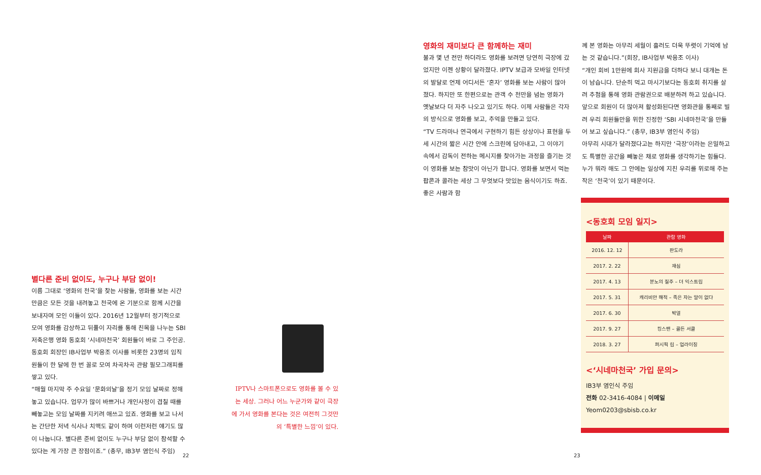별다른 준비 없이도, 누구나 부담 없이!
이름 그대로 ‘영화의 천국’을 찾는 사람들, 영화를 보는 시간만큼은 모든 것을 내려놓고 천국에 온 기분으로 함께 시간을 보내자며 모인 이들이 있다. 2016년 12월부터 정기적으로 모여 영화를 감상하고 뒤풀이 자리를 통해 친목을 나누는 SBI저축은행 영화 동호회 ‘시네마천국’ 회원들이 바로 그 주인공. 동호회 회장인 IB사업부 박응조 이사를 비롯한 23명의 임직원들이 한 달에 한 번 꼴로 모여 차곡차곡 관람 필모그래피를 쌓고 있다.
“매월 마지막 주 수요일 ‘문화의날’을 정기 모임 날짜로 정해놓고 있습니다. 업무가 많이 바쁘거나 개인사정이 겹칠 때를 빼놓고는 모임 날짜를 지키려 애쓰고 있죠. 영화를 보고 나서는 간단한 저녁 식사나 치맥도 같이 하며 이런저런 얘기도 많이 나눕니다. 별다른 준비 없이도 누구나 부담 없이 참석할 수 있다는 게 가장 큰 장점이죠.” (총무, IB3부 염인식 주임)
IPTV나 스마트폰으로도 영화를 볼 수 있는 세상. 그러나 어느 누군가와 같이 극장에 가서 영화를 본다는 것은 여전히 그것만의 ‘특별한 느낌’이 있다.
22
영화의 재미보다 큰 함께하는 재미
불과 몇 년 전만 하더라도 영화를 보려면 당연히 극장에 갔었지만 이젠 상황이 달라졌다. IPTV 보급과 모바일 인터넷의 발달로 언제 어디서든 ‘혼자’ 영화를 보는 사람이 많아졌다. 하지만 또 한편으로는 관객 수 천만을 넘는 영화가 옛날보다 더 자주 나오고 있기도 하다. 이제 사람들은 각자의 방식으로 영화를 보고, 추억을 만들고 있다.
“TV 드라마나 연극에서 구현하기 힘든 상상이나 표현을 두세 시간의 짧은 시간 안에 스크린에 담아내고, 그 이야기 속에서 감독이 전하는 메시지를 찾아가는 과정을 즐기는 것이 영화를 보는 참맛이 아닌가 합니다. 영화를 보면서 먹는 팝콘과 콜라는 세상 그 무엇보다 맛있는 음식이기도 하죠. 좋은 사람과 함
께 본 영화는 아무리 세월이 흘러도 더욱 뚜렷이 기억에 남는 것 같습니다.”(회장, IB사업부 박응조 이사)
“개인 회비 1만원에 회사 지원금을 더하다 보니 대개는 돈이 남습니다. 단순히 먹고 마시기보다는 동호회 취지를 살려 추첨을 통해 영화 관람권으로 배분하려 하고 있습니다. 앞으로 회원이 더 많아져 활성화된다면 영화관을 통째로 빌려 우리 회원들만을 위한 진정한 ‘SBI 시네마천국’을 만들어 보고 싶습니다.” (총무, IB3부 염인식 주임)
아무리 시대가 달라졌다고는 하지만 ‘극장’이라는 은밀하고도 특별한 공간을 빼놓은 채로 영화를 생각하기는 힘들다. 누가 뭐라 해도 그 안에는 일상에 지친 우리를 위로해 주는 작은 ‘천국’이 있기 때문이다.
<동호회 모임 일지>
| 날짜 | 관람 영화 |
| --- | --- |
| 2016. 12. 12 | 판도라 |
| 2017. 2. 22 | 재심 |
| 2017. 4. 13 | 분노의 질주 – 더 익스트림 |
| 2017. 5. 31 | 캐리비안 해적 – 죽은 자는 말이 없다 |
| 2017. 6. 30 | 박열 |
| 2017. 9. 27 | 킹스맨 – 골든 서클 |
| 2018. 3. 27 | 퍼시픽 림 – 업라이징 |
<‘시네마천국’ 가입 문의>
IB3부 염인식 주임
전화 02-3416-4084 | 이메일 Yeom0203@sbisb.co.kr
23